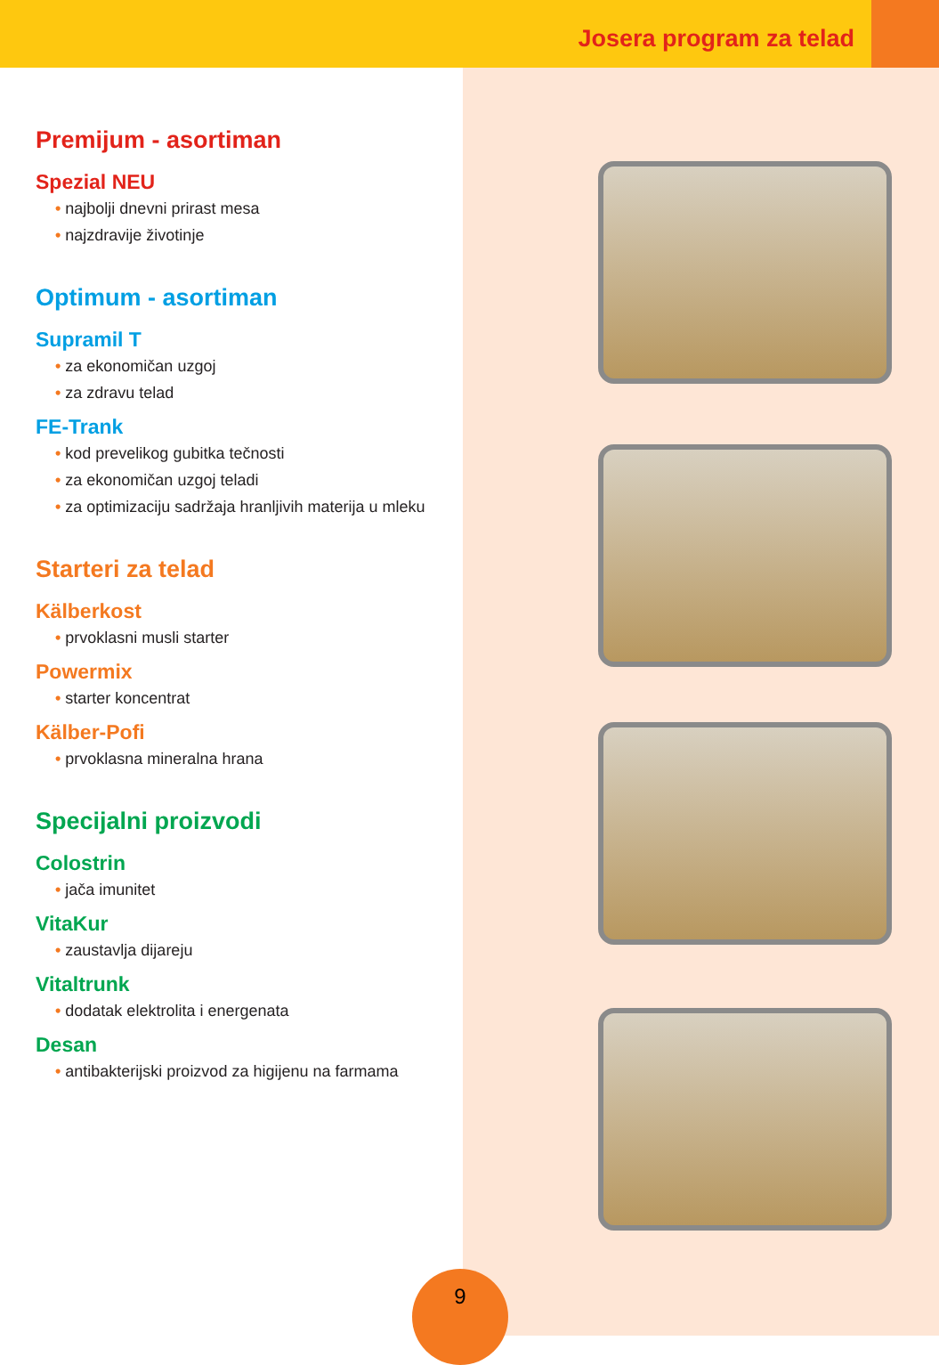Josera program za telad
Premijum - asortiman
Spezial NEU
• najbolji dnevni prirast mesa
• najzdravije životinje
Optimum - asortiman
Supramil T
• za ekonomičan uzgoj
• za zdravu telad
FE-Trank
• kod prevelikog gubitka tečnosti
• za ekonomičan uzgoj teladi
• za optimizaciju sadržaja hranljivih materija u mleku
Starteri za telad
Kälberkost
• prvoklasni musli starter
Powermix
• starter koncentrat
Kälber-Pofi
• prvoklasna mineralna hrana
Specijalni proizvodi
Colostrin
• jača imunitet
VitaKur
• zaustavlja dijareju
Vitaltrunk
• dodatak elektrolita i energenata
Desan
• antibakterijski proizvod za higijenu na farmama
9